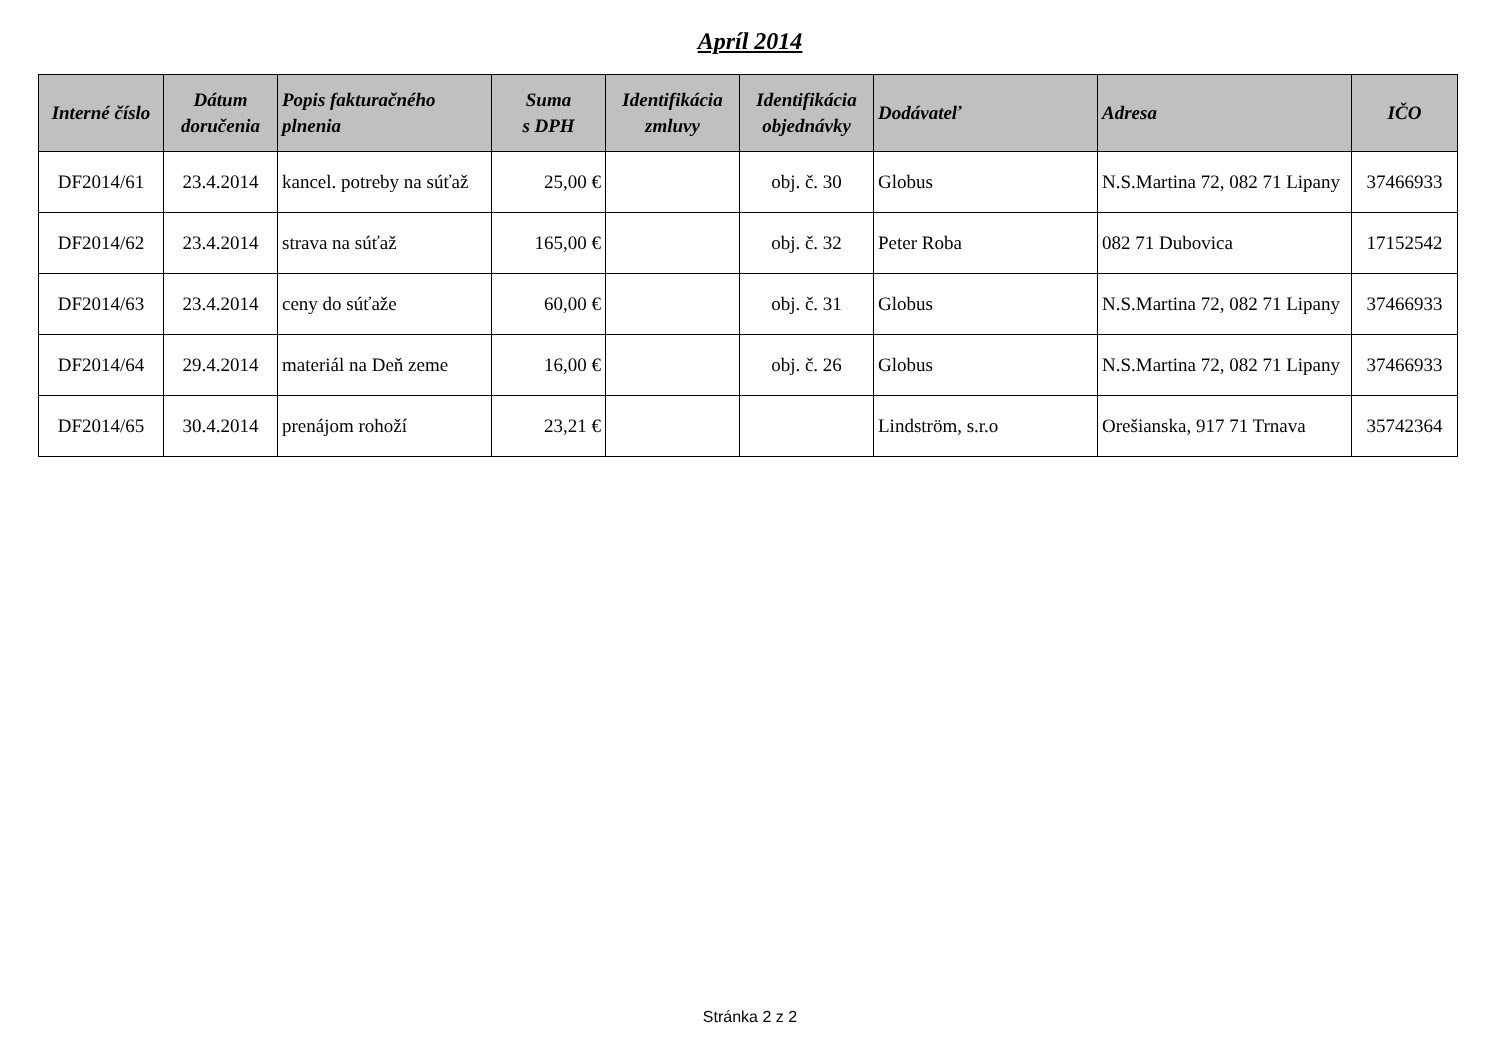Apríl 2014
| Interné číslo | Dátum doručenia | Popis fakturačného plnenia | Suma s DPH | Identifikácia zmluvy | Identifikácia objednávky | Dodávateľ | Adresa | IČO |
| --- | --- | --- | --- | --- | --- | --- | --- | --- |
| DF2014/61 | 23.4.2014 | kancel. potreby na súťaž | 25,00 € | | obj. č. 30 | Globus | N.S.Martina 72, 082 71 Lipany | 37466933 |
| DF2014/62 | 23.4.2014 | strava na súťaž | 165,00 € | | obj. č. 32 | Peter Roba | 082 71 Dubovica | 17152542 |
| DF2014/63 | 23.4.2014 | ceny do súťaže | 60,00 € | | obj. č. 31 | Globus | N.S.Martina 72, 082 71 Lipany | 37466933 |
| DF2014/64 | 29.4.2014 | materiál na Deň zeme | 16,00 € | | obj. č. 26 | Globus | N.S.Martina 72, 082 71 Lipany | 37466933 |
| DF2014/65 | 30.4.2014 | prenájom rohoží | 23,21 € | | | Lindström, s.r.o | Orešianska, 917 71 Trnava | 35742364 |
Stránka 2 z 2